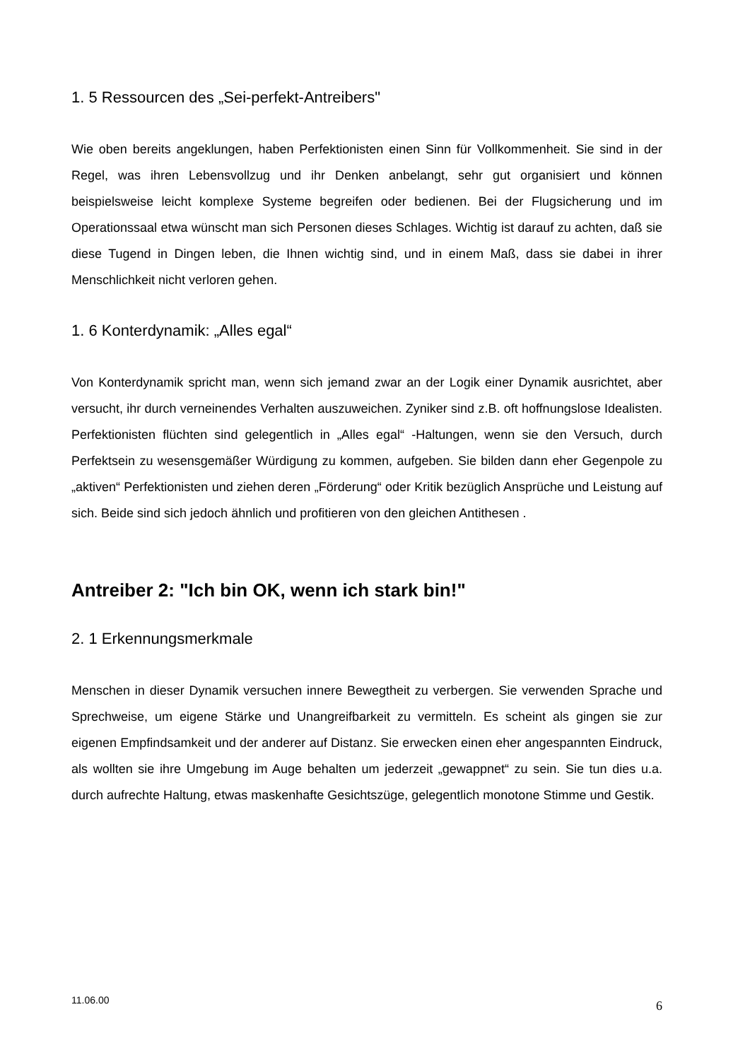1. 5 Ressourcen des „Sei-perfekt-Antreibers"
Wie oben bereits angeklungen, haben Perfektionisten einen Sinn für Vollkommenheit. Sie sind in der Regel, was ihren Lebensvollzug und ihr Denken anbelangt, sehr gut organisiert und können beispielsweise leicht komplexe Systeme begreifen oder bedienen. Bei der Flugsicherung und im Operationssaal etwa wünscht man sich Personen dieses Schlages. Wichtig ist darauf zu achten, daß sie diese Tugend in Dingen leben, die Ihnen wichtig sind, und in einem Maß, dass sie dabei in ihrer Menschlichkeit nicht verloren gehen.
1. 6 Konterdynamik: „Alles egal“
Von Konterdynamik spricht man, wenn sich jemand zwar an der Logik einer Dynamik ausrichtet, aber versucht, ihr durch verneinendes Verhalten auszuweichen. Zyniker sind z.B. oft hoffnungslose Idealisten. Perfektionisten flüchten sind gelegentlich in „Alles egal“ -Haltungen, wenn sie den Versuch, durch Perfektsein zu wesensgemäßer Würdigung zu kommen, aufgeben. Sie bilden dann eher Gegenpole zu „aktiven“ Perfektionisten und ziehen deren „Förderung“ oder Kritik bezüglich Ansprüche und Leistung auf sich. Beide sind sich jedoch ähnlich und profitieren von den gleichen Antithesen .
Antreiber 2: "Ich bin OK, wenn ich stark bin!"
2. 1 Erkennungsmerkmale
Menschen in dieser Dynamik versuchen innere Bewegtheit zu verbergen. Sie verwenden Sprache und Sprechweise, um eigene Stärke und Unangreifbarkeit zu vermitteln. Es scheint als gingen sie zur eigenen Empfindsamkeit und der anderer auf Distanz. Sie erwecken einen eher angespannten Eindruck, als wollten sie ihre Umgebung im Auge behalten um jederzeit „gewappnet“ zu sein. Sie tun dies u.a. durch aufrechte Haltung, etwas maskenhafte Gesichtszüge, gelegentlich monotone Stimme und Gestik.
11.06.00 6